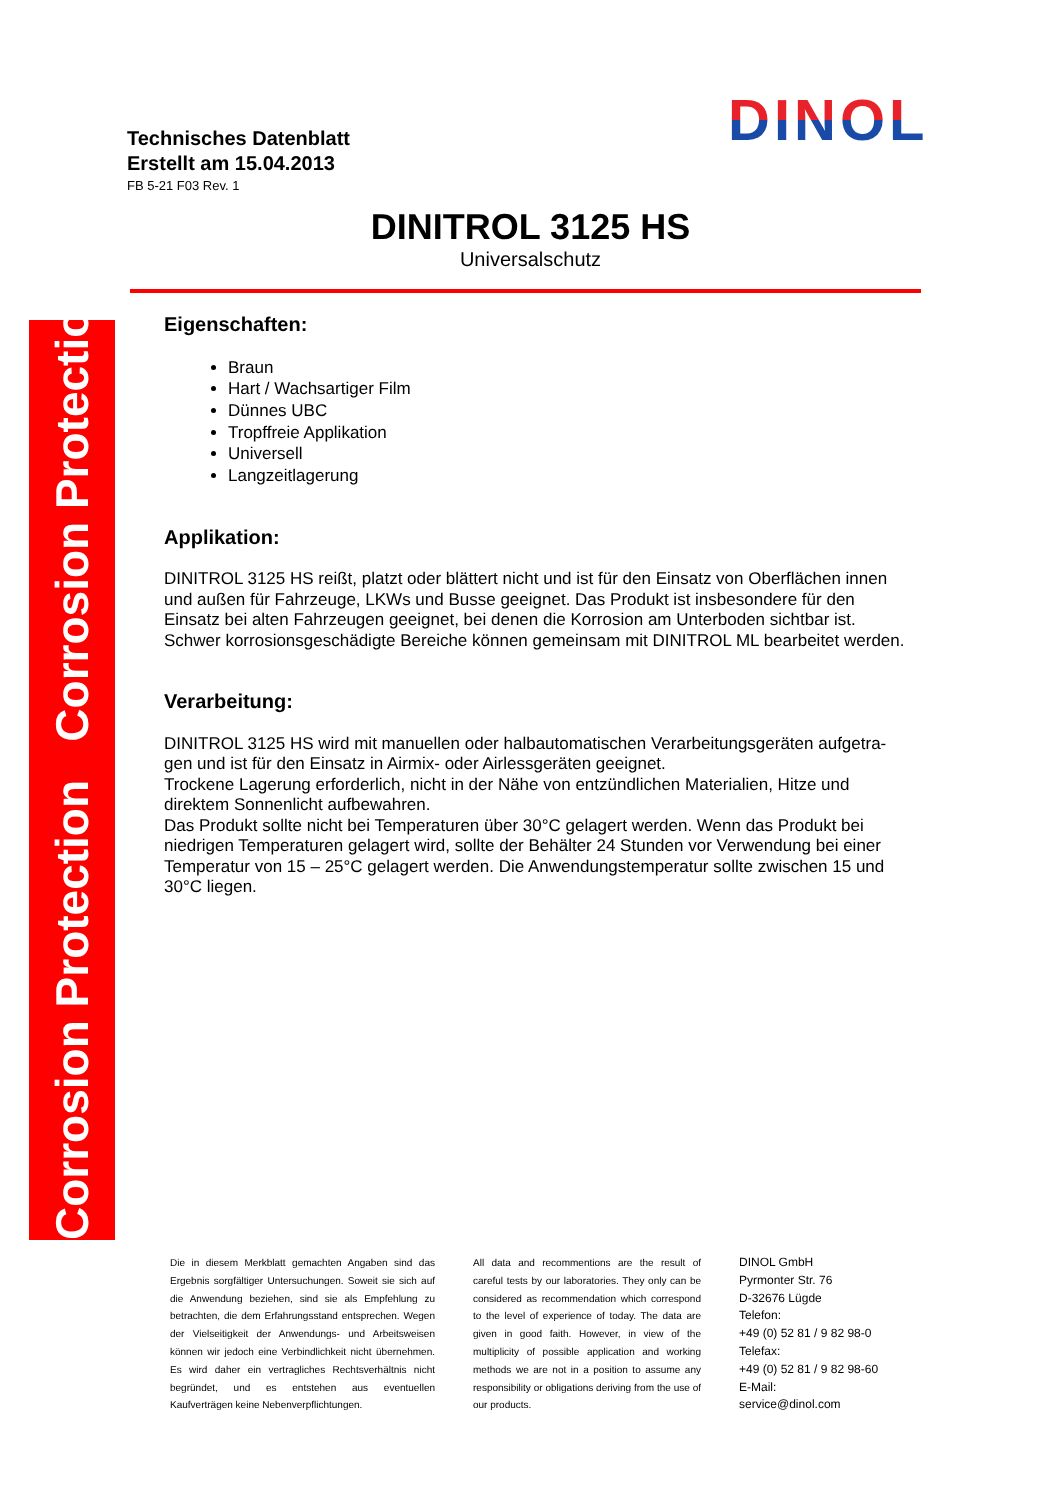Corrosion Protection Corrosion Protection
Technisches Datenblatt
Erstellt am 15.04.2013
FB 5-21 F03 Rev. 1
DINOL
DINITROL 3125 HS
Universalschutz
Eigenschaften:
Braun
Hart / Wachsartiger Film
Dünnes UBC
Tropffreie Applikation
Universell
Langzeitlagerung
Applikation:
DINITROL 3125 HS reißt, platzt oder blättert nicht und ist für den Einsatz von Oberflächen innen und außen für Fahrzeuge, LKWs und Busse geeignet. Das Produkt ist insbesondere für den Einsatz bei alten Fahrzeugen geeignet, bei denen die Korrosion am Unterboden sichtbar ist. Schwer korrosionsgeschädigte Bereiche können gemeinsam mit DINITROL ML bearbeitet werden.
Verarbeitung:
DINITROL 3125 HS wird mit manuellen oder halbautomatischen Verarbeitungsgeräten aufgetra-gen und ist für den Einsatz in Airmix- oder Airlessgeräten geeignet.
Trockene Lagerung erforderlich, nicht in der Nähe von entzündlichen Materialien, Hitze und direktem Sonnenlicht aufbewahren.
Das Produkt sollte nicht bei Temperaturen über 30°C gelagert werden. Wenn das Produkt bei niedrigen Temperaturen gelagert wird, sollte der Behälter 24 Stunden vor Verwendung bei einer Temperatur von 15 – 25°C gelagert werden. Die Anwendungstemperatur sollte zwischen 15 und 30°C liegen.
Die in diesem Merkblatt gemachten Angaben sind das Ergebnis sorgfältiger Untersuchungen. Soweit sie sich auf die Anwendung beziehen, sind sie als Empfehlung zu betrachten, die dem Erfahrungsstand entsprechen. Wegen der Vielseitigkeit der Anwendungs- und Arbeitsweisen können wir jedoch eine Verbindlichkeit nicht übernehmen. Es wird daher ein vertragliches Rechtsverhältnis nicht begründet, und es entstehen aus eventuellen Kaufverträgen keine Nebenverpflichtungen.
All data and recommentions are the result of careful tests by our laboratories. They only can be considered as recommendation which correspond to the level of experience of today. The data are given in good faith. However, in view of the multiplicity of possible application and working methods we are not in a position to assume any responsibility or obligations deriving from the use of our products.
DINOL GmbH
Pyrmonter Str. 76
D-32676 Lügde
Telefon:
+49 (0) 52 81 / 9 82 98-0
Telefax:
+49 (0) 52 81 / 9 82 98-60
E-Mail:
service@dinol.com